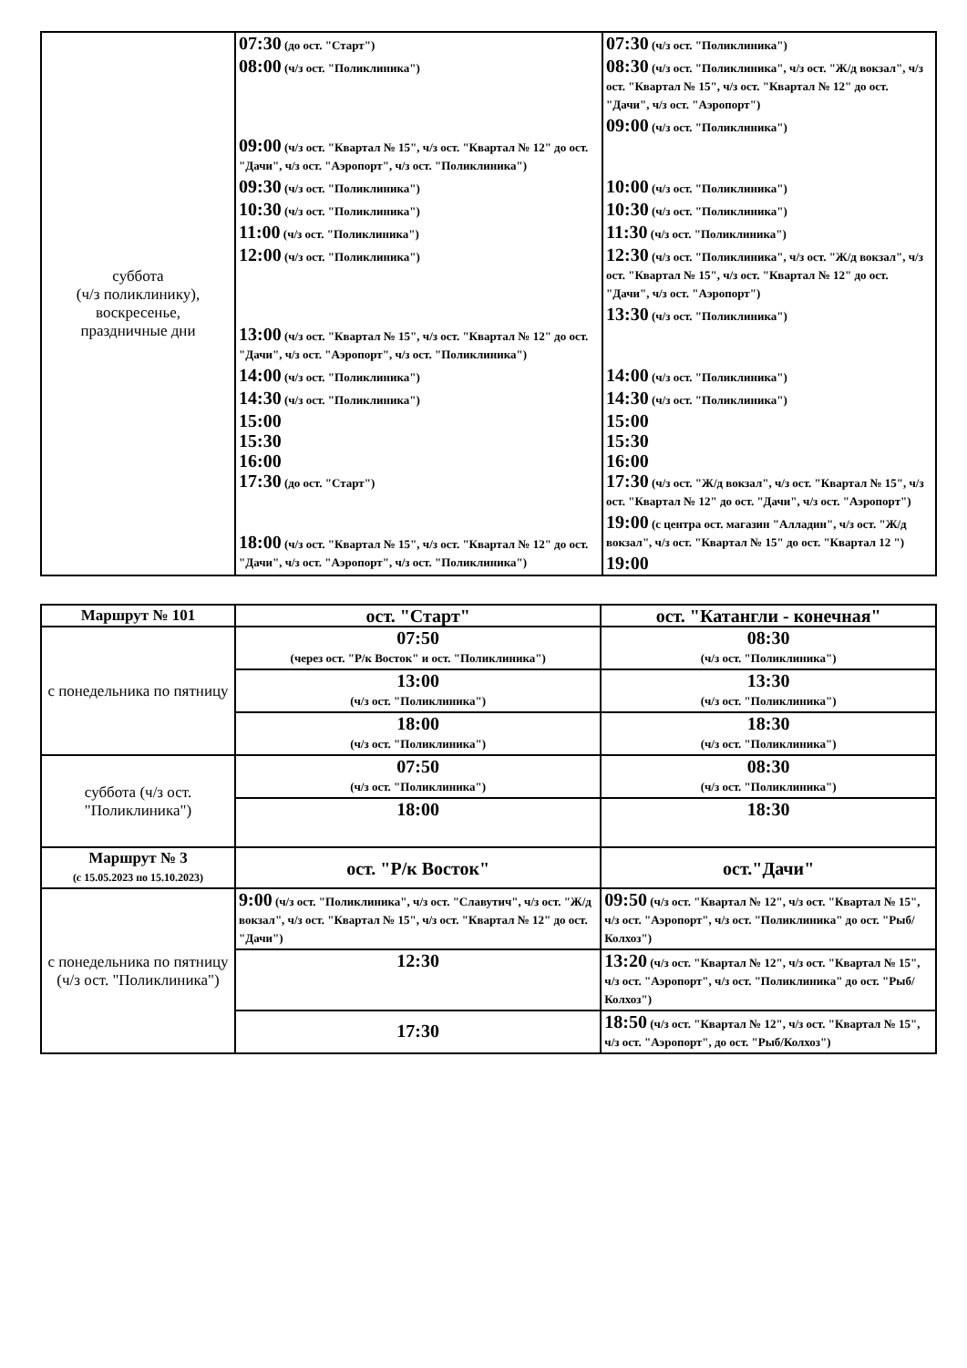| суббота (ч/з поликлинику), воскресенье, праздничные дни | 07:30 (до ост. "Старт") 08:00 (ч/з ост. "Поликлиника") 09:00 (ч/з ост. "Квартал № 15", ч/з ост. "Квартал № 12" до ост. "Дачи", ч/з ост. "Аэропорт", ч/з ост. "Поликлиника") 09:30 (ч/з ост. "Поликлиника") 10:30 (ч/з ост. "Поликлиника") 11:00 (ч/з ост. "Поликлиника") 12:00 (ч/з ост. "Поликлиника") 13:00 (ч/з ост. "Квартал № 15", ч/з ост. "Квартал № 12" до ост. "Дачи", ч/з ост. "Аэропорт", ч/з ост. "Поликлиника") 14:00 (ч/з ост. "Поликлиника") 14:30 (ч/з ост. "Поликлиника") 15:00 15:30 16:00 17:30 (до ост. "Старт") 18:00 (ч/з ост. "Квартал № 15", ч/з ост. "Квартал № 12" до ост. "Дачи", ч/з ост. "Аэропорт", ч/з ост. "Поликлиника") | 07:30 (ч/з ост. "Поликлиника") 08:30 (ч/з ост. "Поликлиника", ч/з ост. "Ж/д вокзал", ч/з ост. "Квартал № 15", ч/з ост. "Квартал № 12" до ост. "Дачи", ч/з ост. "Аэропорт") 09:00 (ч/з ост. "Поликлиника") 10:00 (ч/з ост. "Поликлиника") 10:30 (ч/з ост. "Поликлиника") 11:30 (ч/з ост. "Поликлиника") 12:30 (ч/з ост. "Поликлиника", ч/з ост. "Ж/д вокзал", ч/з ост. "Квартал № 15", ч/з ост. "Квартал № 12" до ост. "Дачи", ч/з ост. "Аэропорт") 13:30 (ч/з ост. "Поликлиника") 14:00 (ч/з ост. "Поликлиника") 14:30 (ч/з ост. "Поликлиника") 15:00 15:30 16:00 17:30 (ч/з ост. "Ж/д вокзал", ч/з ост. "Квартал № 15", ч/з ост. "Квартал № 12" до ост. "Дачи", ч/з ост. "Аэропорт") 19:00 (с центра ост. магазин "Алладин", ч/з ост. "Ж/д вокзал", ч/з ост. "Квартал № 15" до ост. "Квартал 12 ") 19:00 |
| Маршрут № 101 | ост. "Старт" | ост. "Катангли - конечная" |
| --- | --- | --- |
| с понедельника по пятницу | 07:50 (через ост. "Р/к Восток" и ост. "Поликлиника") | 08:30 (ч/з ост. "Поликлиника") |
| | 13:00 (ч/з ост. "Поликлиника") | 13:30 (ч/з ост. "Поликлиника") |
| | 18:00 (ч/з ост. "Поликлиника") | 18:30 (ч/з ост. "Поликлиника") |
| суббота (ч/з ост. "Поликлиника") | 07:50 (ч/з ост. "Поликлиника") | 08:30 (ч/з ост. "Поликлиника") |
| | 18:00 | 18:30 |
| Маршрут № 3 (с 15.05.2023 по 15.10.2023) | ост. "Р/к Восток" | ост."Дачи" |
| с понедельника по пятницу (ч/з ост. "Поликлиника") | 9:00 (ч/з ост. "Поликлиника", ч/з ост. "Славутич", ч/з ост. "Ж/д вокзал", ч/з ост. "Квартал № 15", ч/з ост. "Квартал № 12" до ост. "Дачи") | 09:50 (ч/з ост. "Квартал № 12", ч/з ост. "Квартал № 15", ч/з ост. "Аэропорт", ч/з ост. "Поликлиника" до ост. "Рыб/Колхоз") |
| | 12:30 | 13:20 (ч/з ост. "Квартал № 12", ч/з ост. "Квартал № 15", ч/з ост. "Аэропорт", ч/з ост. "Поликлиника" до ост. "Рыб/Колхоз") |
| | 17:30 | 18:50 (ч/з ост. "Квартал № 12", ч/з ост. "Квартал № 15", ч/з ост. "Аэропорт", до ост. "Рыб/Колхоз") |